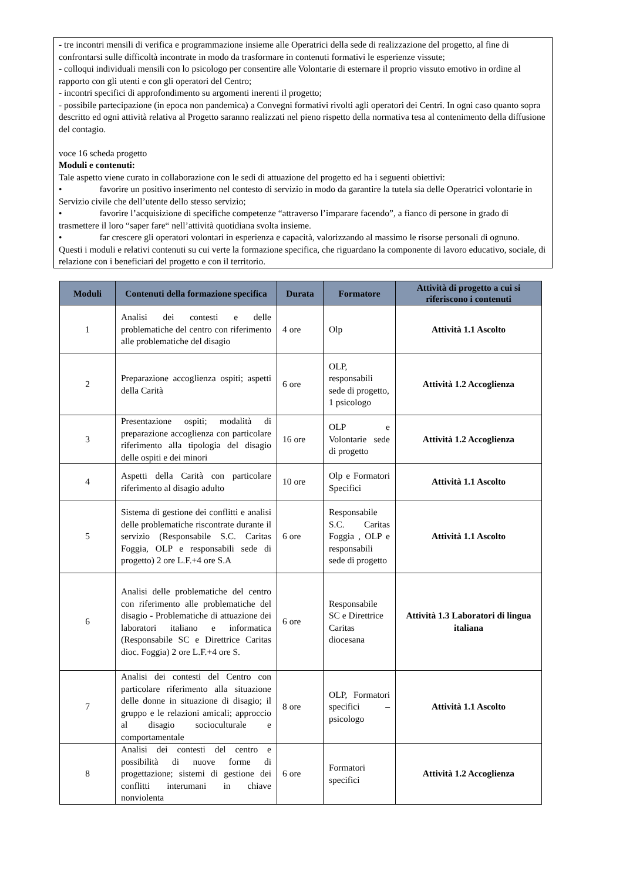- tre incontri mensili di verifica e programmazione insieme alle Operatrici della sede di realizzazione del progetto, al fine di confrontarsi sulle difficoltà incontrate in modo da trasformare in contenuti formativi le esperienze vissute;
- colloqui individuali mensili con lo psicologo per consentire alle Volontarie di esternare il proprio vissuto emotivo in ordine al rapporto con gli utenti e con gli operatori del Centro;
- incontri specifici di approfondimento su argomenti inerenti il progetto;
- possibile partecipazione (in epoca non pandemica) a Convegni formativi rivolti agli operatori dei Centri. In ogni caso quanto sopra descritto ed ogni attività relativa al Progetto saranno realizzati nel pieno rispetto della normativa tesa al contenimento della diffusione del contagio.
voce 16 scheda progetto
Moduli e contenuti:
Tale aspetto viene curato in collaborazione con le sedi di attuazione del progetto ed ha i seguenti obiettivi:
• favorire un positivo inserimento nel contesto di servizio in modo da garantire la tutela sia delle Operatrici volontarie in Servizio civile che dell’utente dello stesso servizio;
• favorire l’acquisizione di specifiche competenze “attraverso l’imparare facendo”, a fianco di persone in grado di trasmettere il loro “saper fare“ nell’attività quotidiana svolta insieme.
• far crescere gli operatori volontari in esperienza e capacità, valorizzando al massimo le risorse personali di ognuno.
Questi i moduli e relativi contenuti su cui verte la formazione specifica, che riguardano la componente di lavoro educativo, sociale, di relazione con i beneficiari del progetto e con il territorio.
| Moduli | Contenuti della formazione specifica | Durata | Formatore | Attività di progetto a cui si riferiscono i contenuti |
| --- | --- | --- | --- | --- |
| 1 | Analisi dei contesti e delle problematiche del centro con riferimento alle problematiche del disagio | 4 ore | Olp | Attività 1.1 Ascolto |
| 2 | Preparazione accoglienza ospiti; aspetti della Carità | 6 ore | OLP, responsabili sede di progetto, 1 psicologo | Attività 1.2 Accoglienza |
| 3 | Presentazione ospiti; modalità di preparazione accoglienza con particolare riferimento alla tipologia del disagio delle ospiti e dei minori | 16 ore | OLP e Volontarie sede di progetto | Attività 1.2 Accoglienza |
| 4 | Aspetti della Carità con particolare riferimento al disagio adulto | 10 ore | Olp e Formatori Specifici | Attività 1.1 Ascolto |
| 5 | Sistema di gestione dei conflitti e analisi delle problematiche riscontrate durante il servizio (Responsabile S.C. Caritas Foggia, OLP e responsabili sede di progetto) 2 ore L.F.+4 ore S.A | 6 ore | Responsabile S.C. Caritas Foggia , OLP e responsabili sede di progetto | Attività 1.1 Ascolto |
| 6 | Analisi delle problematiche del centro con riferimento alle problematiche del disagio - Problematiche di attuazione dei laboratori italiano e informatica (Responsabile SC e Direttrice Caritas dioc. Foggia) 2 ore L.F.+4 ore S. | 6 ore | Responsabile SC e Direttrice Caritas diocesana | Attività 1.3 Laboratori di lingua italiana |
| 7 | Analisi dei contesti del Centro con particolare riferimento alla situazione delle donne in situazione di disagio; il gruppo e le relazioni amicali; approccio al disagio socioculturale e comportamentale | 8 ore | OLP, Formatori specifici – psicologo | Attività 1.1 Ascolto |
| 8 | Analisi dei contesti del centro e possibilità di nuove forme di progettazione; sistemi di gestione dei conflitti interumani in chiave nonviolenta | 6 ore | Formatori specifici | Attività 1.2 Accoglienza |